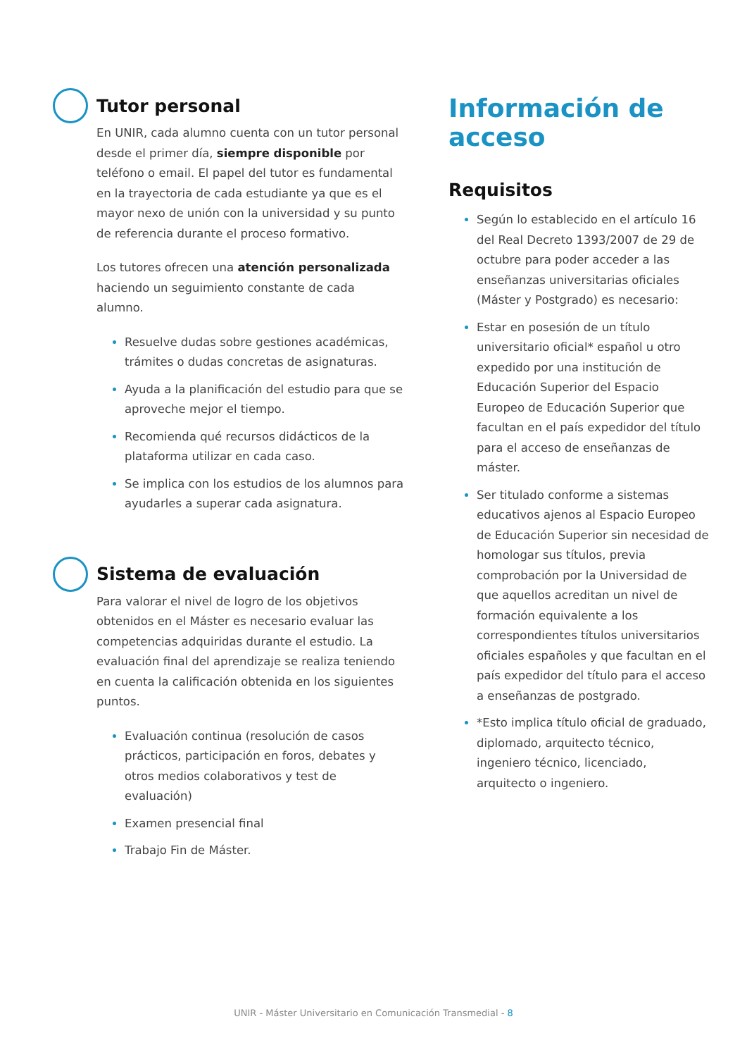Tutor personal
En UNIR, cada alumno cuenta con un tutor personal desde el primer día, siempre disponible por teléfono o email. El papel del tutor es fundamental en la trayectoria de cada estudiante ya que es el mayor nexo de unión con la universidad y su punto de referencia durante el proceso formativo.
Los tutores ofrecen una atención personalizada haciendo un seguimiento constante de cada alumno.
Resuelve dudas sobre gestiones académicas, trámites o dudas concretas de asignaturas.
Ayuda a la planificación del estudio para que se aproveche mejor el tiempo.
Recomienda qué recursos didácticos de la plataforma utilizar en cada caso.
Se implica con los estudios de los alumnos para ayudarles a superar cada asignatura.
Sistema de evaluación
Para valorar el nivel de logro de los objetivos obtenidos en el Máster es necesario evaluar las competencias adquiridas durante el estudio. La evaluación final del aprendizaje se realiza teniendo en cuenta la calificación obtenida en los siguientes puntos.
Evaluación continua (resolución de casos prácticos, participación en foros, debates y otros medios colaborativos y test de evaluación)
Examen presencial final
Trabajo Fin de Máster.
Información de acceso
Requisitos
Según lo establecido en el artículo 16 del Real Decreto 1393/2007 de 29 de octubre para poder acceder a las enseñanzas universitarias oficiales (Máster y Postgrado) es necesario:
Estar en posesión de un título universitario oficial* español u otro expedido por una institución de Educación Superior del Espacio Europeo de Educación Superior que facultan en el país expedidor del título para el acceso de enseñanzas de máster.
Ser titulado conforme a sistemas educativos ajenos al Espacio Europeo de Educación Superior sin necesidad de homologar sus títulos, previa comprobación por la Universidad de que aquellos acreditan un nivel de formación equivalente a los correspondientes títulos universitarios oficiales españoles y que facultan en el país expedidor del título para el acceso a enseñanzas de postgrado.
*Esto implica título oficial de graduado, diplomado, arquitecto técnico, ingeniero técnico, licenciado, arquitecto o ingeniero.
UNIR - Máster Universitario en Comunicación Transmedial - 8